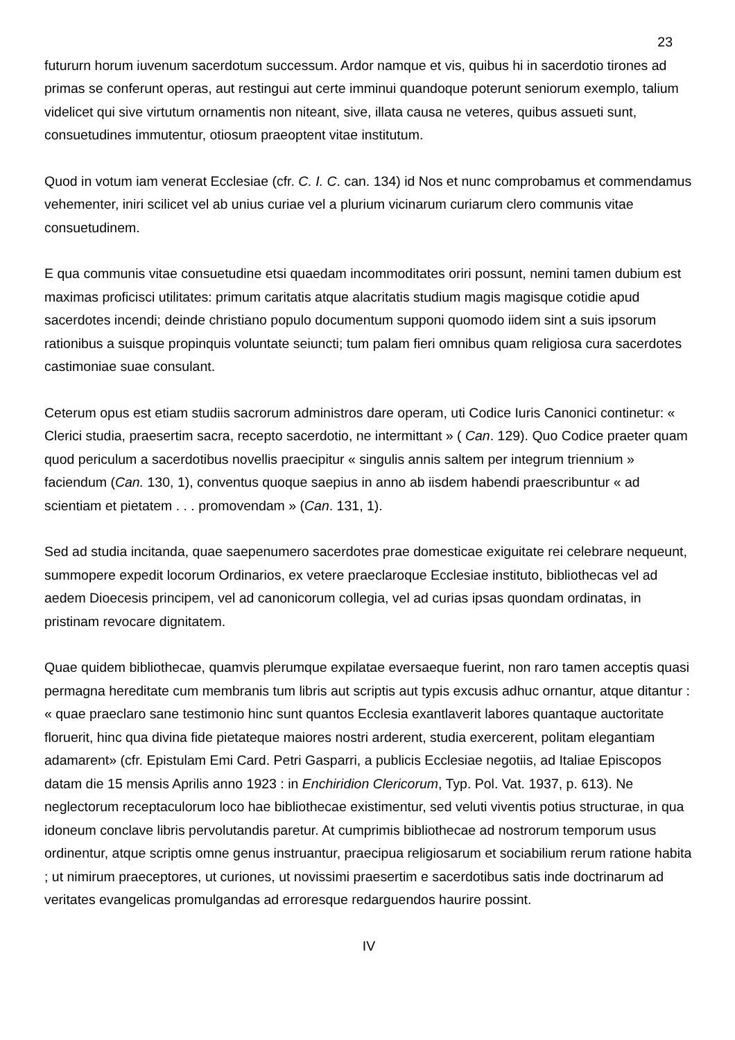23
futururn horum iuvenum sacerdotum successum. Ardor namque et vis, quibus hi in sacerdotio tirones ad primas se conferunt operas, aut restingui aut certe imminui quandoque poterunt seniorum exemplo, talium videlicet qui sive virtutum ornamentis non niteant, sive, illata causa ne veteres, quibus assueti sunt, consuetudines immutentur, otiosum praeoptent vitae institutum.
Quod in votum iam venerat Ecclesiae (cfr. C. I. C. can. 134) id Nos et nunc comprobamus et commendamus vehementer, iniri scilicet vel ab unius curiae vel a plurium vicinarum curiarum clero communis vitae consuetudinem.
E qua communis vitae consuetudine etsi quaedam incommoditates oriri possunt, nemini tamen dubium est maximas proficisci utilitates: primum caritatis atque alacritatis studium magis magisque cotidie apud sacerdotes incendi; deinde christiano populo documentum supponi quomodo iidem sint a suis ipsorum rationibus a suisque propinquis voluntate seiuncti; tum palam fieri omnibus quam religiosa cura sacerdotes castimoniae suae consulant.
Ceterum opus est etiam studiis sacrorum administros dare operam, uti Codice Iuris Canonici continetur: « Clerici studia, praesertim sacra, recepto sacerdotio, ne intermittant » ( Can. 129). Quo Codice praeter quam quod periculum a sacerdotibus novellis praecipitur « singulis annis saltem per integrum triennium » faciendum (Can. 130, 1), conventus quoque saepius in anno ab iisdem habendi praescribuntur « ad scientiam et pietatem . . . promovendam » (Can. 131, 1).
Sed ad studia incitanda, quae saepenumero sacerdotes prae domesticae exiguitate rei celebrare nequeunt, summopere expedit locorum Ordinarios, ex vetere praeclaroque Ecclesiae instituto, bibliothecas vel ad aedem Dioecesis principem, vel ad canonicorum collegia, vel ad curias ipsas quondam ordinatas, in pristinam revocare dignitatem.
Quae quidem bibliothecae, quamvis plerumque expilatae eversaeque fuerint, non raro tamen acceptis quasi permagna hereditate cum membranis tum libris aut scriptis aut typis excusis adhuc ornantur, atque ditantur : « quae praeclaro sane testimonio hinc sunt quantos Ecclesia exantlaverit labores quantaque auctoritate floruerit, hinc qua divina fide pietateque maiores nostri arderent, studia exercerent, politam elegantiam adamarent» (cfr. Epistulam Emi Card. Petri Gasparri, a publicis Ecclesiae negotiis, ad Italiae Episcopos datam die 15 mensis Aprilis anno 1923 : in Enchiridion Clericorum, Typ. Pol. Vat. 1937, p. 613). Ne neglectorum receptaculorum loco hae bibliothecae existimentur, sed veluti viventis potius structurae, in qua idoneum conclave libris pervolutandis paretur. At cumprimis bibliothecae ad nostrorum temporum usus ordinentur, atque scriptis omne genus instruantur, praecipua religiosarum et sociabilium rerum ratione habita ; ut nimirum praeceptores, ut curiones, ut novissimi praesertim e sacerdotibus satis inde doctrinarum ad veritates evangelicas promulgandas ad erroresque redarguendos haurire possint.
IV